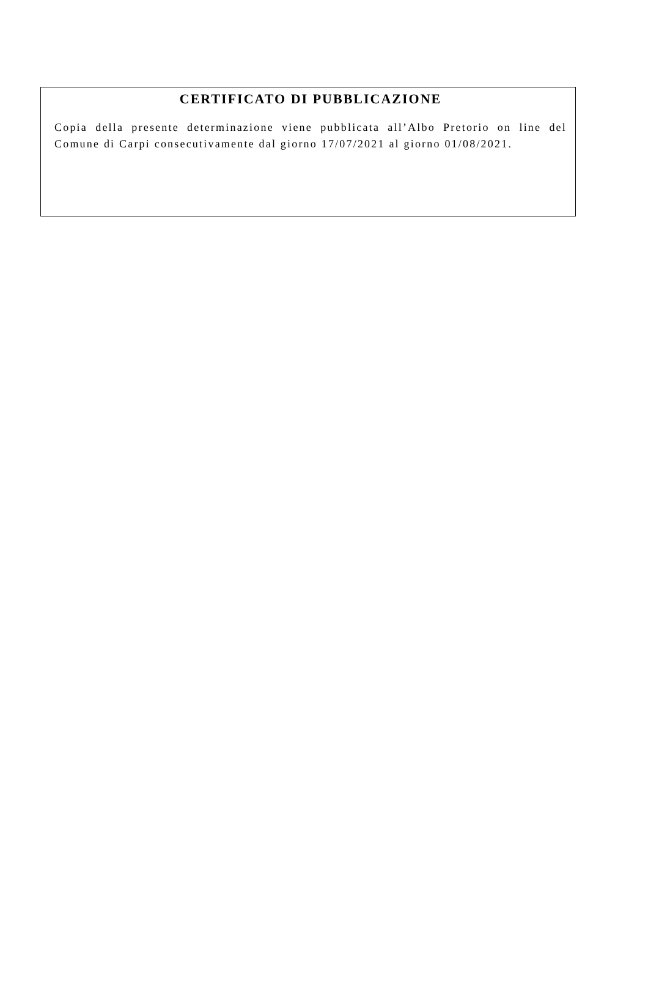CERTIFICATO DI PUBBLICAZIONE
Copia della presente determinazione viene pubblicata all’Albo Pretorio on line del Comune di Carpi consecutivamente dal giorno 17/07/2021 al giorno 01/08/2021.